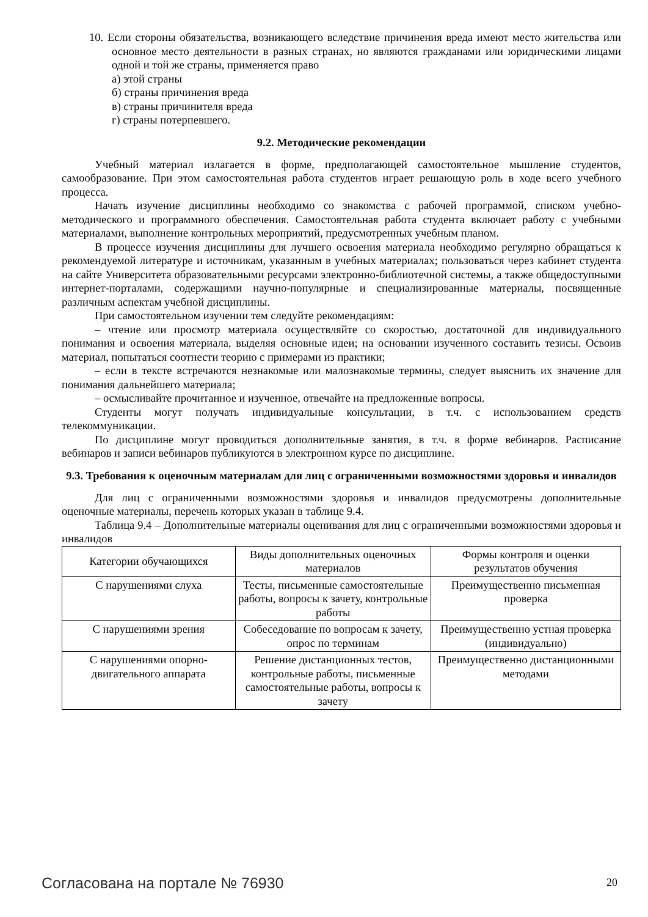10. Если стороны обязательства, возникающего вследствие причинения вреда имеют место жительства или основное место деятельности в разных странах, но являются гражданами или юридическими лицами одной и той же страны, применяется право
а) этой страны
б) страны причинения вреда
в) страны причинителя вреда
г) страны потерпевшего.
9.2. Методические рекомендации
Учебный материал излагается в форме, предполагающей самостоятельное мышление студентов, самообразование. При этом самостоятельная работа студентов играет решающую роль в ходе всего учебного процесса.
Начать изучение дисциплины необходимо со знакомства с рабочей программой, списком учебно-методического и программного обеспечения. Самостоятельная работа студента включает работу с учебными материалами, выполнение контрольных мероприятий, предусмотренных учебным планом.
В процессе изучения дисциплины для лучшего освоения материала необходимо регулярно обращаться к рекомендуемой литературе и источникам, указанным в учебных материалах; пользоваться через кабинет студента на сайте Университета образовательными ресурсами электронно-библиотечной системы, а также общедоступными интернет-порталами, содержащими научно-популярные и специализированные материалы, посвященные различным аспектам учебной дисциплины.
При самостоятельном изучении тем следуйте рекомендациям:
– чтение или просмотр материала осуществляйте со скоростью, достаточной для индивидуального понимания и освоения материала, выделяя основные идеи; на основании изученного составить тезисы. Освоив материал, попытаться соотнести теорию с примерами из практики;
– если в тексте встречаются незнакомые или малознакомые термины, следует выяснить их значение для понимания дальнейшего материала;
– осмысливайте прочитанное и изученное, отвечайте на предложенные вопросы.
Студенты могут получать индивидуальные консультации, в т.ч. с использованием средств телекоммуникации.
По дисциплине могут проводиться дополнительные занятия, в т.ч. в форме вебинаров. Расписание вебинаров и записи вебинаров публикуются в электронном курсе по дисциплине.
9.3. Требования к оценочным материалам для лиц с ограниченными возможностями здоровья и инвалидов
Для лиц с ограниченными возможностями здоровья и инвалидов предусмотрены дополнительные оценочные материалы, перечень которых указан в таблице 9.4.
Таблица 9.4 – Дополнительные материалы оценивания для лиц с ограниченными возможностями здоровья и инвалидов
| Категории обучающихся | Виды дополнительных оценочных материалов | Формы контроля и оценки результатов обучения |
| С нарушениями слуха | Тесты, письменные самостоятельные работы, вопросы к зачету, контрольные работы | Преимущественно письменная проверка |
| С нарушениями зрения | Собеседование по вопросам к зачету, опрос по терминам | Преимущественно устная проверка (индивидуально) |
| С нарушениями опорно-двигательного аппарата | Решение дистанционных тестов, контрольные работы, письменные самостоятельные работы, вопросы к зачету | Преимущественно дистанционными методами |
Согласована на портале № 76930 20